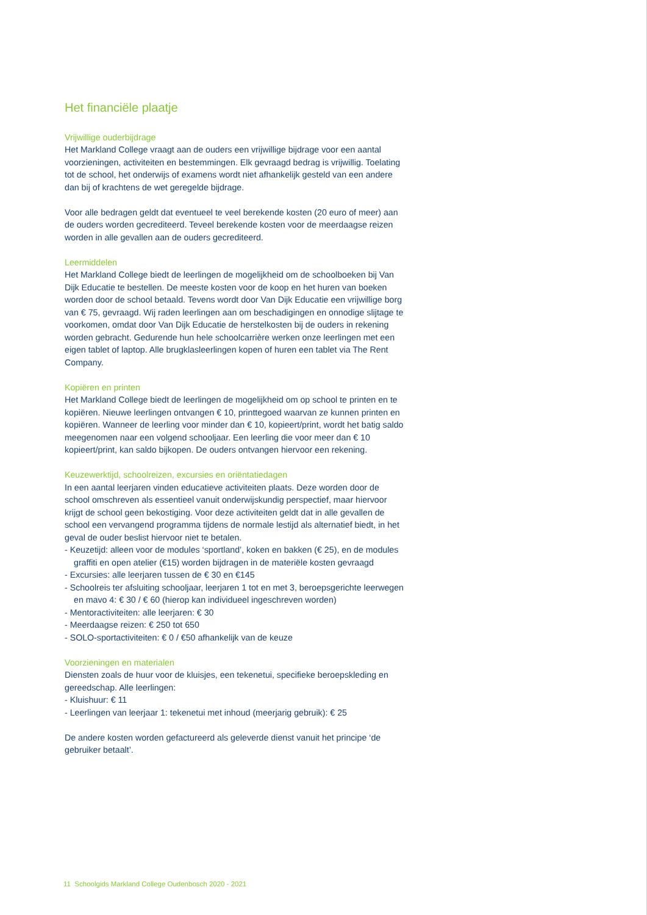Het financiële plaatje
Vrijwillige ouderbijdrage
Het Markland College vraagt aan de ouders een vrijwillige bijdrage voor een aantal voorzieningen, activiteiten en bestemmingen. Elk gevraagd bedrag is vrijwillig. Toelating tot de school, het onderwijs of examens wordt niet afhankelijk gesteld van een andere dan bij of krachtens de wet geregelde bijdrage.
Voor alle bedragen geldt dat eventueel te veel berekende kosten (20 euro of meer) aan de ouders worden gecrediteerd. Teveel berekende kosten voor de meerdaagse reizen worden in alle gevallen aan de ouders gecrediteerd.
Leermiddelen
Het Markland College biedt de leerlingen de mogelijkheid om de schoolboeken bij Van Dijk Educatie te bestellen. De meeste kosten voor de koop en het huren van boeken worden door de school betaald. Tevens wordt door Van Dijk Educatie een vrijwillige borg van € 75, gevraagd. Wij raden leerlingen aan om beschadigingen en onnodige slijtage te voorkomen, omdat door Van Dijk Educatie de herstelkosten bij de ouders in rekening worden gebracht. Gedurende hun hele schoolcarrière werken onze leerlingen met een eigen tablet of laptop. Alle brugklasleerlingen kopen of huren een tablet via The Rent Company.
Kopiëren en printen
Het Markland College biedt de leerlingen de mogelijkheid om op school te printen en te kopiëren. Nieuwe leerlingen ontvangen € 10, printtegoed waarvan ze kunnen printen en kopiëren. Wanneer de leerling voor minder dan € 10, kopieert/print, wordt het batig saldo meegenomen naar een volgend schooljaar. Een leerling die voor meer dan € 10 kopieert/print, kan saldo bijkopen. De ouders ontvangen hiervoor een rekening.
Keuzewerktijd, schoolreizen, excursies en oriëntatiedagen
In een aantal leerjaren vinden educatieve activiteiten plaats. Deze worden door de school omschreven als essentieel vanuit onderwijskundig perspectief, maar hiervoor krijgt de school geen bekostiging. Voor deze activiteiten geldt dat in alle gevallen de school een vervangend programma tijdens de normale lestijd als alternatief biedt, in het geval de ouder beslist hiervoor niet te betalen.
- Keuzetijd: alleen voor de modules ‘sportland’, koken en bakken (€ 25), en de modules graffiti en open atelier (€15) worden bijdragen in de materiële kosten gevraagd
- Excursies: alle leerjaren tussen de € 30 en €145
- Schoolreis ter afsluiting schooljaar, leerjaren 1 tot en met 3, beroepsgerichte leerwegen en mavo 4: € 30 / € 60 (hierop kan individueel ingeschreven worden)
- Mentoractiviteiten: alle leerjaren: € 30
- Meerdaagse reizen: € 250 tot 650
- SOLO-sportactiviteiten: € 0 / €50 afhankelijk van de keuze
Voorzieningen en materialen
Diensten zoals de huur voor de kluisjes, een tekenetui, specifieke beroepskleding en gereedschap. Alle leerlingen:
- Kluishuur: € 11
- Leerlingen van leerjaar 1: tekenetui met inhoud (meerjarig gebruik): € 25
De andere kosten worden gefactureerd als geleverde dienst vanuit het principe ‘de gebruiker betaalt’.
11 Schoolgids Markland College Oudenbosch 2020 - 2021